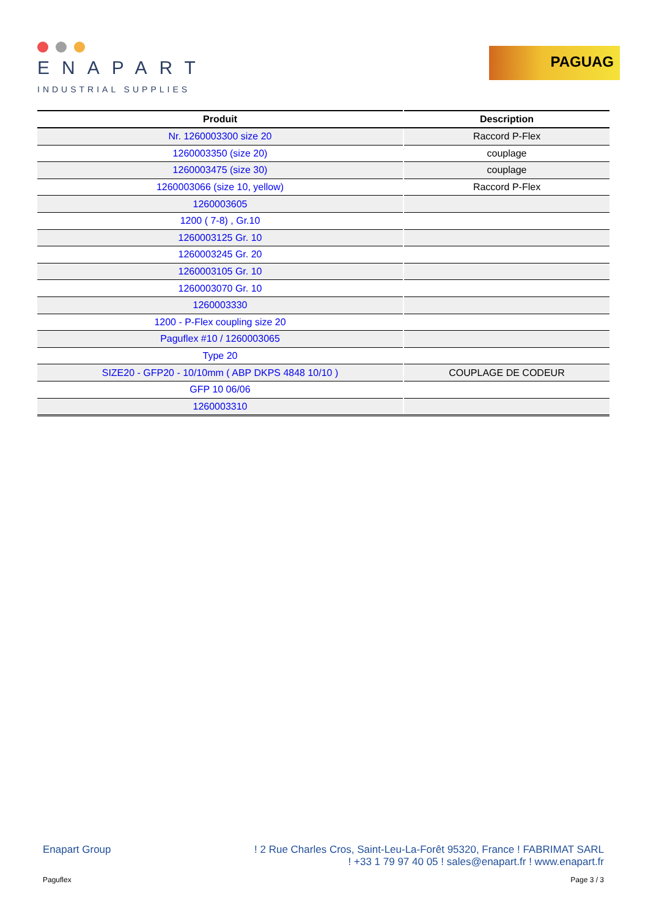ENAPART
INDUSTRIAL SUPPLIES
PAGUAG
| Produit | Description |
| --- | --- |
| Nr. 1260003300 size 20 | Raccord P-Flex |
| 1260003350 (size 20) | couplage |
| 1260003475 (size 30) | couplage |
| 1260003066 (size 10, yellow) | Raccord P-Flex |
| 1260003605 | |
| 1200 ( 7-8) , Gr.10 | |
| 1260003125 Gr. 10 | |
| 1260003245 Gr. 20 | |
| 1260003105 Gr. 10 | |
| 1260003070 Gr. 10 | |
| 1260003330 | |
| 1200 - P-Flex coupling size 20 | |
| Paguflex #10 / 1260003065 | |
| Type 20 | |
| SIZE20 - GFP20 - 10/10mm ( ABP DKPS 4848 10/10 ) | COUPLAGE DE CODEUR |
| GFP 10 06/06 | |
| 1260003310 | |
Enapart Group! 2 Rue Charles Cros, Saint-Leu-La-Forêt 95320, France ! FABRIMAT SARL
! +33 1 79 97 40 05 ! sales@enapart.fr ! www.enapart.fr
Paguflex Page 3 / 3